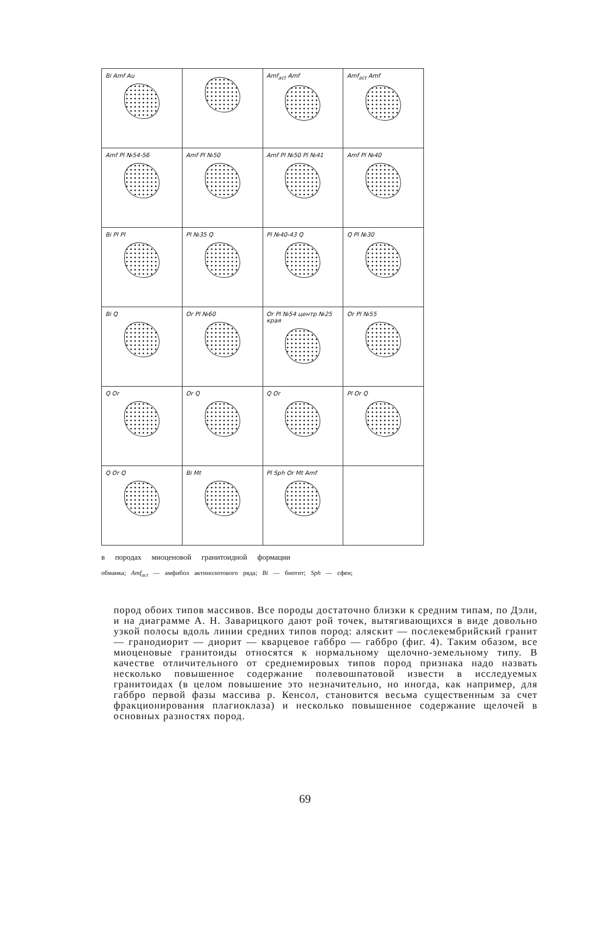Bi Amf Au
Amf<sub>act</sub> Amf
Amf<sub>act</sub> Amf
Amf Pl №54-56
Amf Pl №50
Amf Pl №50 Pl №41
Amf Pl №40
Bi Pl Pl
Pl №35 Q
Pl №40-43 Q
Q Pl №30
Bi Q
Or Pl №60
Or Pl №54 центр №25 края
Or Pl №55
Q Or
Or Q
Q Or
Pl Or Q
Q Or Q
Bi Mt
Pl Sph Or Mt Amf
в породах миоценовой гранитоидной формации
обманка; Amf<sub>act</sub> — амфибол актинолитового ряда; Bi — биотит; Sph — сфен;
пород обоих типов массивов. Все породы достаточно близки к средним типам, по Дэли, и на диаграмме А. Н. Заварицкого дают рой точек, вытягивающихся в виде довольно узкой полосы вдоль линии средних типов пород: аляскит — послекембрийский гранит — гранодиорит — диорит — кварцевое габбро — габбро (фиг. 4). Таким обазом, все миоценовые гранитоиды относятся к нормальному щелочно-земельному типу. В качестве отличительного от среднемировых типов пород признака надо назвать несколько повышенное содержание полевошпатовой извести в исследуемых гранитоидах (в целом повышение это незначительно, но иногда, как например, для габбро первой фазы массива р. Кенсол, становится весьма существенным за счет фракционирования плагиоклаза) и несколько повышенное содержание щелочей в основных разностях пород.
69